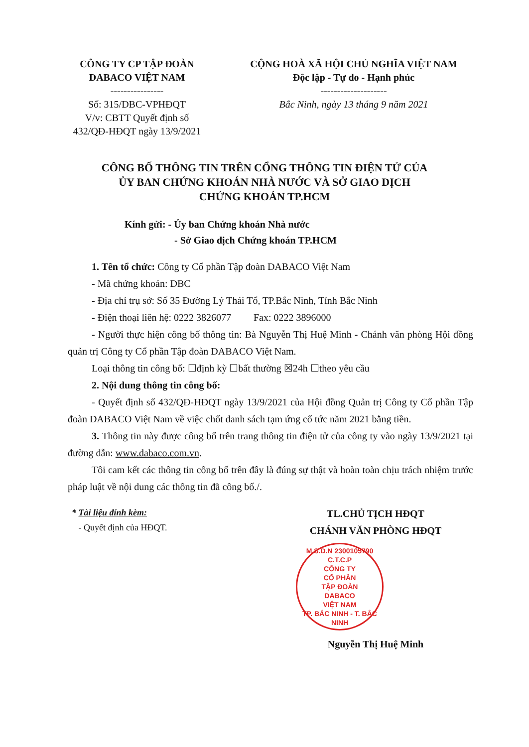CÔNG TY CP TẬP ĐOÀN
DABACO VIỆT NAM
----------------
Số: 315/DBC-VPHĐQT
V/v: CBTT Quyết định số
432/QĐ-HĐQT ngày 13/9/2021
CỘNG HOÀ XÃ HỘI CHỦ NGHĨA VIỆT NAM
Độc lập - Tự do - Hạnh phúc
--------------------
Bắc Ninh, ngày 13 tháng 9 năm 2021
CÔNG BỐ THÔNG TIN TRÊN CỔNG THÔNG TIN ĐIỆN TỬ CỦA
ỦY BAN CHỨNG KHOÁN NHÀ NƯỚC VÀ SỞ GIAO DỊCH
CHỨNG KHOÁN TP.HCM
Kính gửi: - Ủy ban Chứng khoán Nhà nước
- Sở Giao dịch Chứng khoán TP.HCM
1. Tên tổ chức: Công ty Cổ phần Tập đoàn DABACO Việt Nam
- Mã chứng khoán: DBC
- Địa chỉ trụ sở: Số 35 Đường Lý Thái Tổ, TP.Bắc Ninh, Tỉnh Bắc Ninh
- Điện thoại liên hệ: 0222 3826077 Fax: 0222 3896000
- Người thực hiện công bố thông tin: Bà Nguyễn Thị Huệ Minh - Chánh văn phòng Hội đồng quản trị Công ty Cổ phần Tập đoàn DABACO Việt Nam.
Loại thông tin công bố: ☐định kỳ ☐bất thường ☒24h ☐theo yêu cầu
2. Nội dung thông tin công bố:
- Quyết định số 432/QĐ-HĐQT ngày 13/9/2021 của Hội đồng Quản trị Công ty Cổ phần Tập đoàn DABACO Việt Nam về việc chốt danh sách tạm ứng cổ tức năm 2021 bằng tiền.
3. Thông tin này được công bố trên trang thông tin điện tử của công ty vào ngày 13/9/2021 tại đường dẫn: www.dabaco.com.vn.
Tôi cam kết các thông tin công bố trên đây là đúng sự thật và hoàn toàn chịu trách nhiệm trước pháp luật về nội dung các thông tin đã công bố./.
* Tài liệu đính kèm:
- Quyết định của HĐQT.
TL.CHỦ TỊCH HĐQT
CHÁNH VĂN PHÒNG HĐQT
M.S.D.N 2300105790 C.T.C.P
CÔNG TY
CỔ PHẦN
TẬP ĐOÀN
DABACO
VIỆT NAM
TP. BẮC NINH - T. BẮC NINH
Nguyễn Thị Huệ Minh